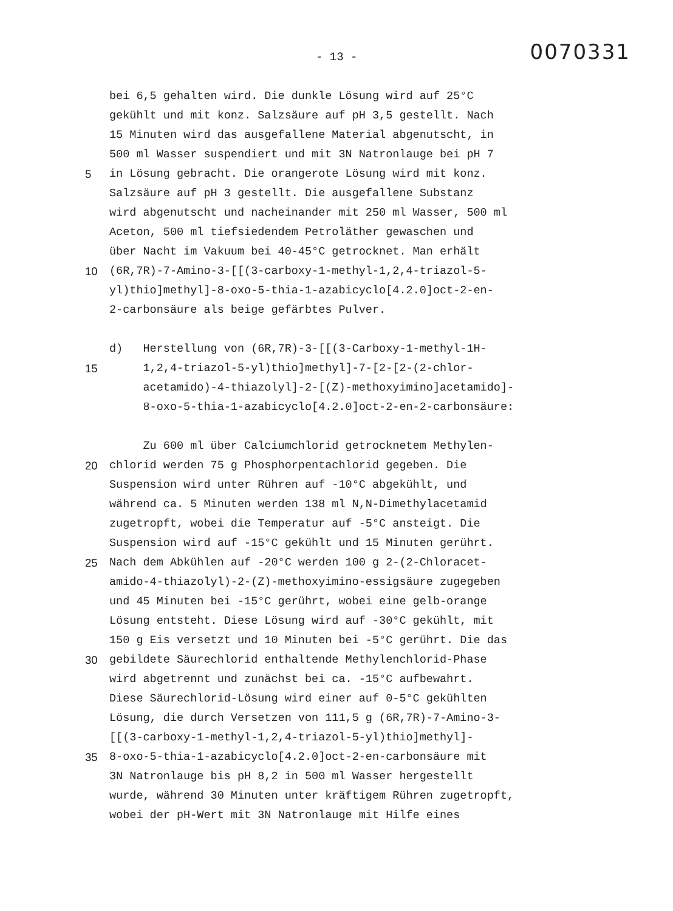- 13 -
0070331
bei 6,5 gehalten wird. Die dunkle Lösung wird auf 25°C
gekühlt und mit konz. Salzsäure auf pH 3,5 gestellt. Nach
15 Minuten wird das ausgefallene Material abgenutscht, in
500 ml Wasser suspendiert und mit 3N Natronlauge bei pH 7
5 in Lösung gebracht. Die orangerote Lösung wird mit konz.
Salzsäure auf pH 3 gestellt. Die ausgefallene Substanz
wird abgenutscht und nacheinander mit 250 ml Wasser, 500 ml
Aceton, 500 ml tiefsiedendem Petroläther gewaschen und
über Nacht im Vakuum bei 40-45°C getrocknet. Man erhält
10 (6R,7R)-7-Amino-3-[[(3-carboxy-1-methyl-1,2,4-triazol-5-
yl)thio]methyl]-8-oxo-5-thia-1-azabicyclo[4.2.0]oct-2-en-
2-carbonsäure als beige gefärbtes Pulver.
d) Herstellung von (6R,7R)-3-[[(3-Carboxy-1-methyl-1H-
15 1,2,4-triazol-5-yl)thio]methyl]-7-[2-[2-(2-chlor-
acetamido)-4-thiazolyl]-2-[(Z)-methoxyimino]acetamido]-
8-oxo-5-thia-1-azabicyclo[4.2.0]oct-2-en-2-carbonsäure:
Zu 600 ml über Calciumchlorid getrocknetem Methylen-
20 chlorid werden 75 g Phosphorpentachlorid gegeben. Die
Suspension wird unter Rühren auf -10°C abgekühlt, und
während ca. 5 Minuten werden 138 ml N,N-Dimethylacetamid
zugetropft, wobei die Temperatur auf -5°C ansteigt. Die
Suspension wird auf -15°C gekühlt und 15 Minuten gerührt.
25 Nach dem Abkühlen auf -20°C werden 100 g 2-(2-Chloracet-
amido-4-thiazolyl)-2-(Z)-methoxyimino-essigsäure zugegeben
und 45 Minuten bei -15°C gerührt, wobei eine gelb-orange
Lösung entsteht. Diese Lösung wird auf -30°C gekühlt, mit
150 g Eis versetzt und 10 Minuten bei -5°C gerührt. Die das
30 gebildete Säurechlorid enthaltende Methylenchlorid-Phase
wird abgetrennt und zunächst bei ca. -15°C aufbewahrt.
Diese Säurechlorid-Lösung wird einer auf 0-5°C gekühlten
Lösung, die durch Versetzen von 111,5 g (6R,7R)-7-Amino-3-
[[(3-carboxy-1-methyl-1,2,4-triazol-5-yl)thio]methyl]-
35 8-oxo-5-thia-1-azabicyclo[4.2.0]oct-2-en-carbonsäure mit
3N Natronlauge bis pH 8,2 in 500 ml Wasser hergestellt
wurde, während 30 Minuten unter kräftigem Rühren zugetropft,
wobei der pH-Wert mit 3N Natronlauge mit Hilfe eines